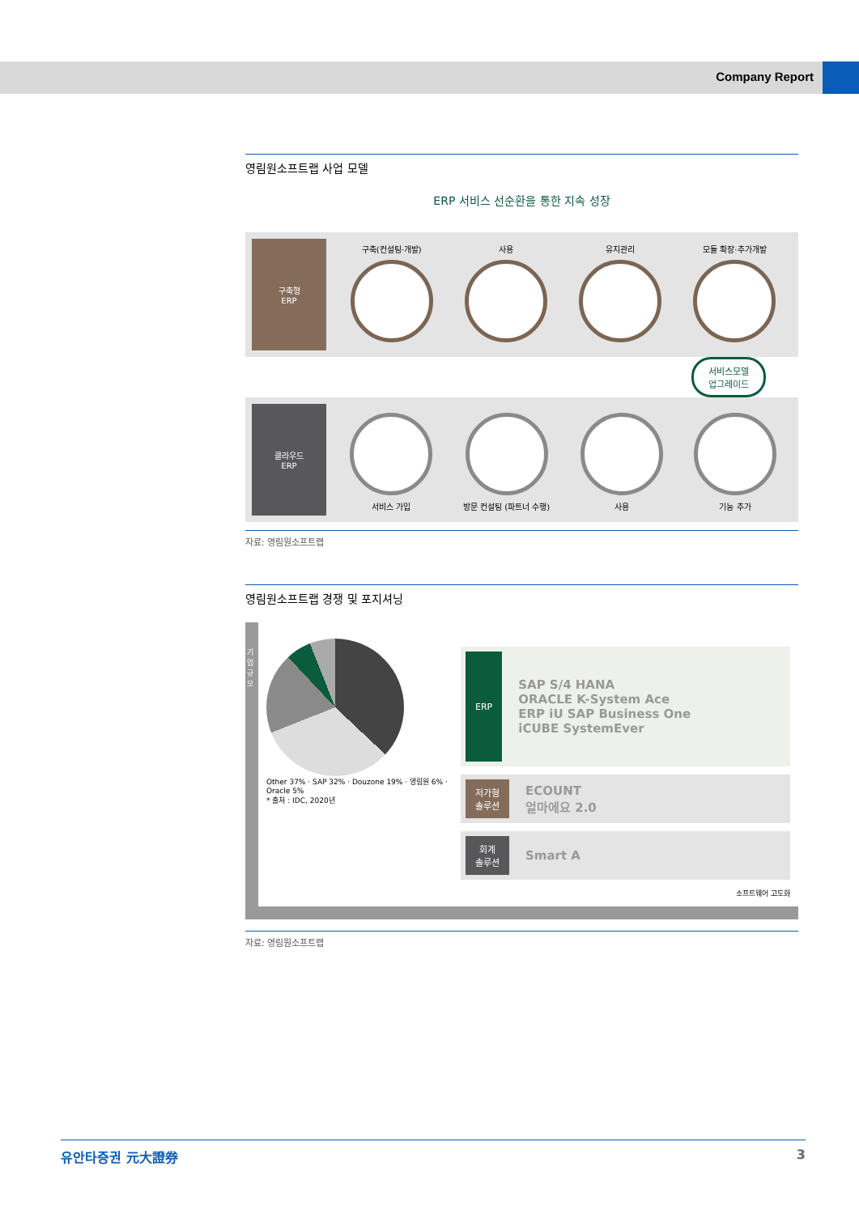Company Report
영림원소프트랩 사업 모델
ERP 서비스 선순환을 통한 지속 성장
구축형
ERP
구축(컨설팅·개발) 사용 유지관리 모듈 확장·추가개발
서비스모델
업그레이드
클라우드
ERP
서비스 가입 방문 컨설팅 (파트너 수행) 사용 기능 추가
자료: 영림원소프트랩
영림원소프트랩 경쟁 및 포지셔닝
기업규모
Other 37% · SAP 32% · Douzone 19% · 영림원 6% · Oracle 5%
* 출처 : IDC, 2020년
ERP
SAP S/4 HANA
ORACLE K-System Ace
ERP iU SAP Business One
iCUBE SystemEver
저가형
솔루션
ECOUNT
얼마에요 2.0
회계
솔루션
Smart A
소프트웨어 고도화
자료: 영림원소프트랩
유안타증권 元大證券 3